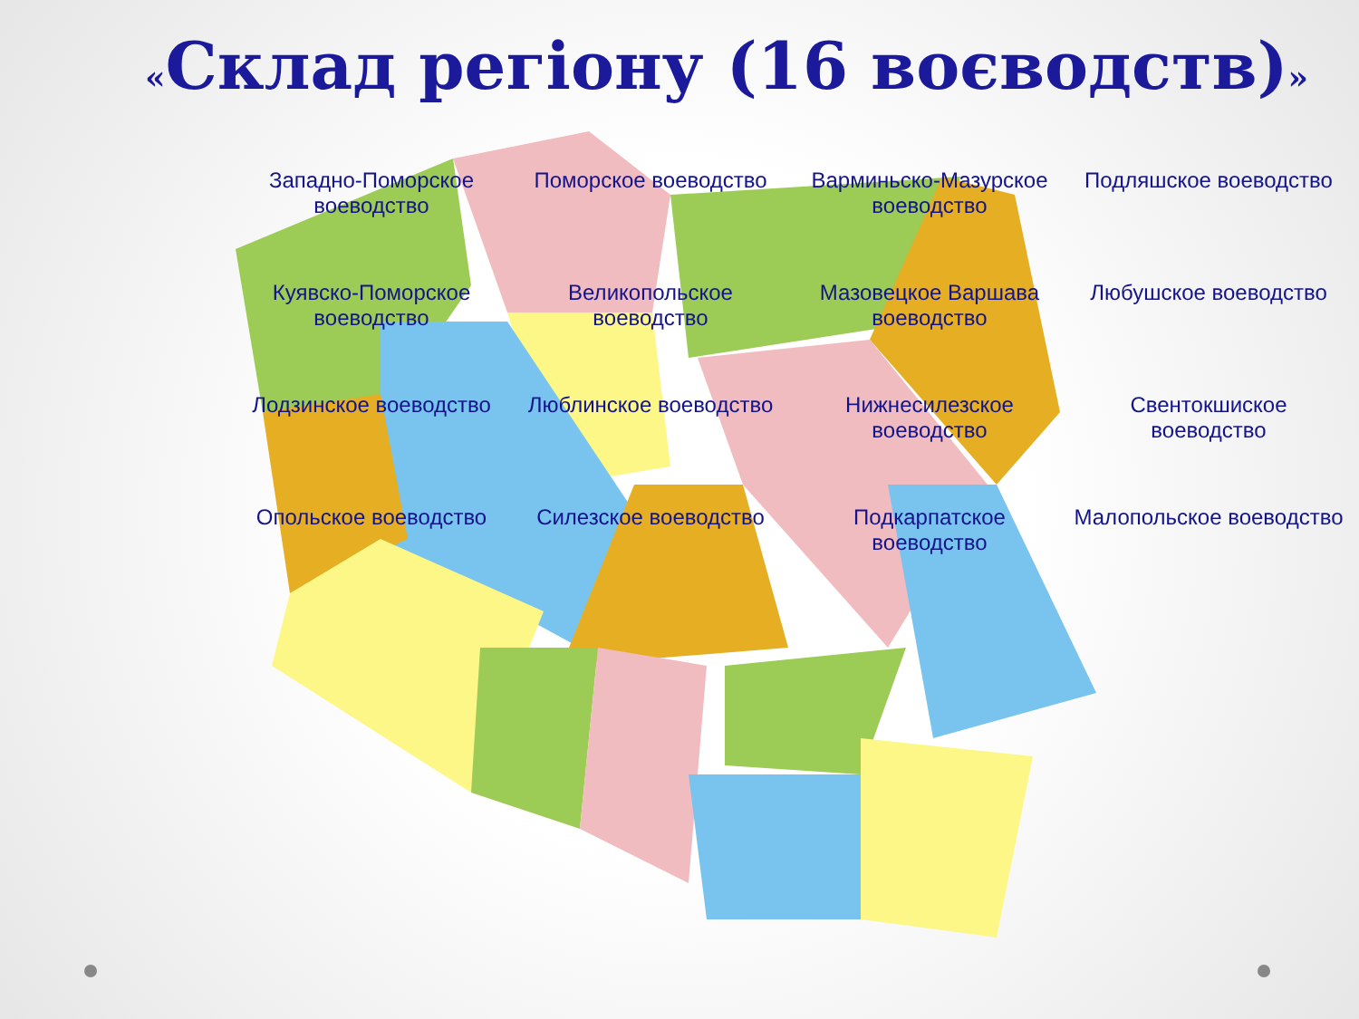«Склад регіону (16 воєводств)»
Западно-Поморское воеводство
Поморское воеводство
Варминьско-Мазурское воеводство
Подляшское воеводство
Куявско-Поморское воеводство
Великопольское воеводство
Мазовецкое Варшава воеводство
Любушское воеводство
Лодзинское воеводство
Люблинское воеводство
Нижнесилезское воеводство
Свентокшиское воеводство
Опольское воеводство
Силезское воеводство
Подкарпатское воеводство
Малопольское воеводство